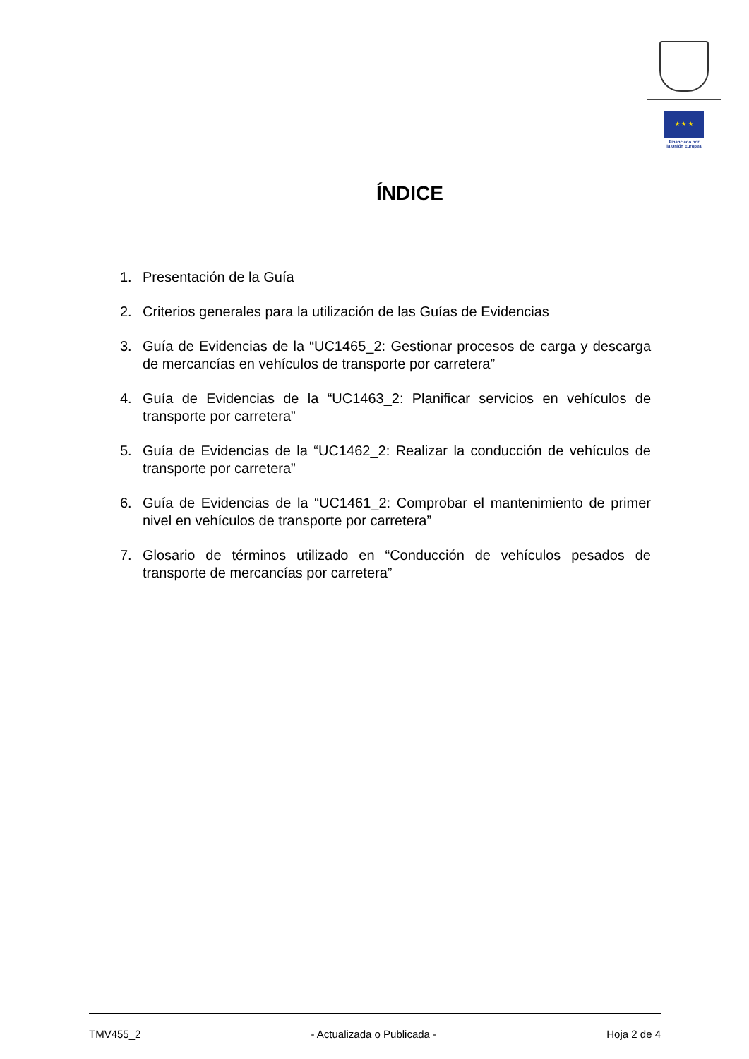★ ★ ★
Financiado por
la Unión Europea
ÍNDICE
1. Presentación de la Guía
2. Criterios generales para la utilización de las Guías de Evidencias
3. Guía de Evidencias de la “UC1465_2: Gestionar procesos de carga y descarga de mercancías en vehículos de transporte por carretera”
4. Guía de Evidencias de la “UC1463_2: Planificar servicios en vehículos de transporte por carretera”
5. Guía de Evidencias de la “UC1462_2: Realizar la conducción de vehículos de transporte por carretera”
6. Guía de Evidencias de la “UC1461_2: Comprobar el mantenimiento de primer nivel en vehículos de transporte por carretera”
7. Glosario de términos utilizado en “Conducción de vehículos pesados de transporte de mercancías por carretera”
TMV455_2 - Actualizada o Publicada - Hoja 2 de 4